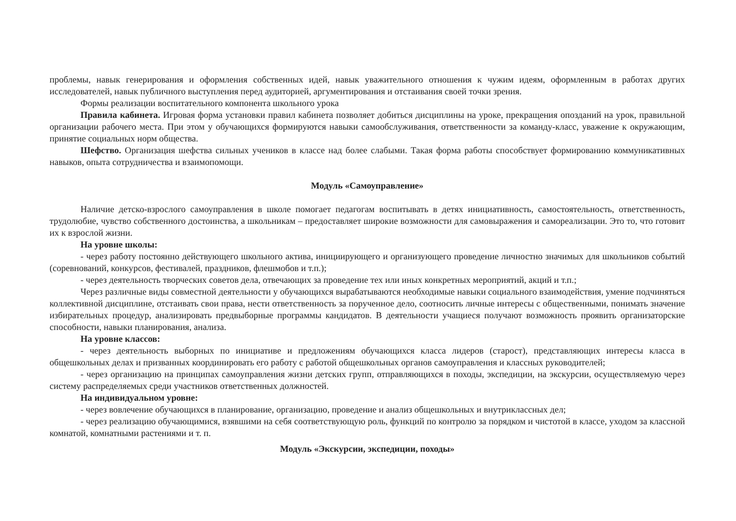проблемы, навык генерирования и оформления собственных идей, навык уважительного отношения к чужим идеям, оформленным в работах других исследователей, навык публичного выступления перед аудиторией, аргументирования и отстаивания своей точки зрения.
Формы реализации воспитательного компонента школьного урока
Правила кабинета. Игровая форма установки правил кабинета позволяет добиться дисциплины на уроке, прекращения опозданий на урок, правильной организации рабочего места. При этом у обучающихся формируются навыки самообслуживания, ответственности за команду-класс, уважение к окружающим, принятие социальных норм общества.
Шефство. Организация шефства сильных учеников в классе над более слабыми. Такая форма работы способствует формированию коммуникативных навыков, опыта сотрудничества и взаимопомощи.
Модуль «Самоуправление»
Наличие детско-взрослого самоуправления в школе помогает педагогам воспитывать в детях инициативность, самостоятельность, ответственность, трудолюбие, чувство собственного достоинства, а школьникам – предоставляет широкие возможности для самовыражения и самореализации. Это то, что готовит их к взрослой жизни.
На уровне школы:
- через работу постоянно действующего школьного актива, инициирующего и организующего проведение личностно значимых для школьников событий (соревнований, конкурсов, фестивалей, праздников, флешмобов и т.п.);
- через деятельность творческих советов дела, отвечающих за проведение тех или иных конкретных мероприятий, акций и т.п.;
Через различные виды совместной деятельности у обучающихся вырабатываются необходимые навыки социального взаимодействия, умение подчиняться коллективной дисциплине, отстаивать свои права, нести ответственность за порученное дело, соотносить личные интересы с общественными, понимать значение избирательных процедур, анализировать предвыборные программы кандидатов. В деятельности учащиеся получают возможность проявить организаторские способности, навыки планирования, анализа.
На уровне классов:
- через деятельность выборных по инициативе и предложениям обучающихся класса лидеров (старост), представляющих интересы класса в общешкольных делах и призванных координировать его работу с работой общешкольных органов самоуправления и классных руководителей;
- через организацию на принципах самоуправления жизни детских групп, отправляющихся в походы, экспедиции, на экскурсии, осуществляемую через систему распределяемых среди участников ответственных должностей.
На индивидуальном уровне:
- через вовлечение обучающихся в планирование, организацию, проведение и анализ общешкольных и внутриклассных дел;
- через реализацию обучающимися, взявшими на себя соответствующую роль, функций по контролю за порядком и чистотой в классе, уходом за классной комнатой, комнатными растениями и т. п.
Модуль «Экскурсии, экспедиции, походы»